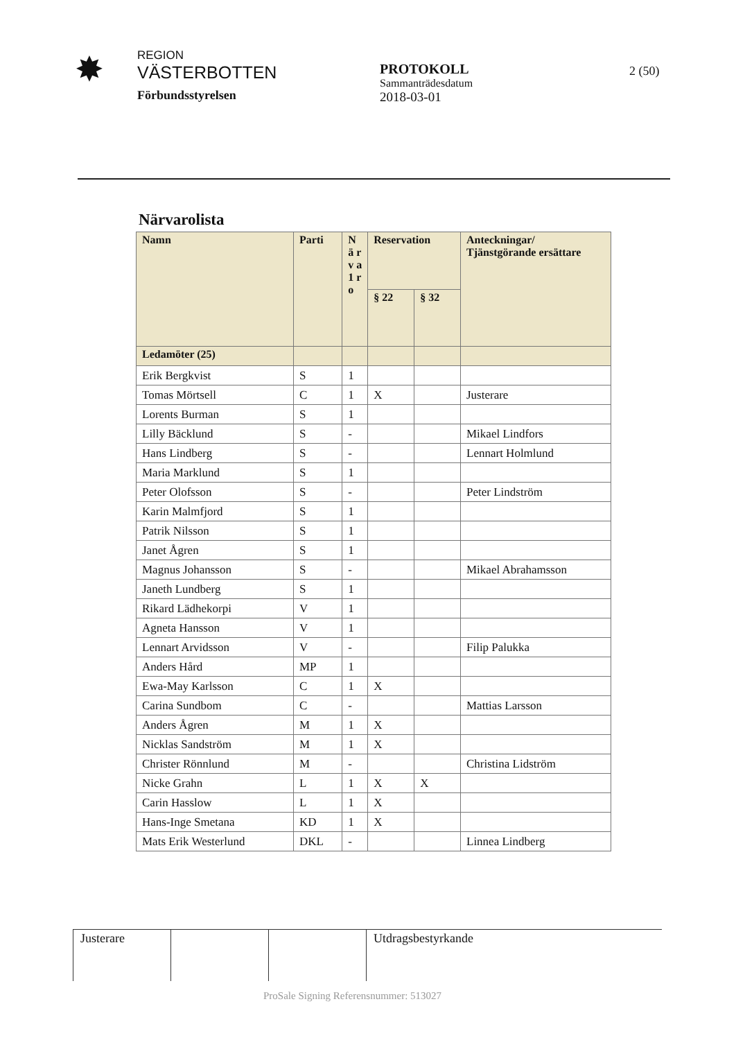✸
REGION
VÄSTERBOTTEN
Förbundsstyrelsen
PROTOKOLL
Sammanträdesdatum
2018-03-01
2 (50)
Närvarolista
| Namn | Parti | N ä r v a 1 r o | Reservation | | Anteckningar/ Tjänstgörande ersättare |
| --- | --- | --- | --- | --- | --- |
| | | | § 22 | § 32 | |
| Ledamöter (25) | | | | | |
| Erik Bergkvist | S | 1 | | | |
| Tomas Mörtsell | C | 1 | X | | Justerare |
| Lorents Burman | S | 1 | | | |
| Lilly Bäcklund | S | - | | | Mikael Lindfors |
| Hans Lindberg | S | - | | | Lennart Holmlund |
| Maria Marklund | S | 1 | | | |
| Peter Olofsson | S | - | | | Peter Lindström |
| Karin Malmfjord | S | 1 | | | |
| Patrik Nilsson | S | 1 | | | |
| Janet Ågren | S | 1 | | | |
| Magnus Johansson | S | - | | | Mikael Abrahamsson |
| Janeth Lundberg | S | 1 | | | |
| Rikard Lädhekorpi | V | 1 | | | |
| Agneta Hansson | V | 1 | | | |
| Lennart Arvidsson | V | - | | | Filip Palukka |
| Anders Hård | MP | 1 | | | |
| Ewa-May Karlsson | C | 1 | X | | |
| Carina Sundbom | C | - | | | Mattias Larsson |
| Anders Ågren | M | 1 | X | | |
| Nicklas Sandström | M | 1 | X | | |
| Christer Rönnlund | M | - | | | Christina Lidström |
| Nicke Grahn | L | 1 | X | X | |
| Carin Hasslow | L | 1 | X | | |
| Hans-Inge Smetana | KD | 1 | X | | |
| Mats Erik Westerlund | DKL | - | | | Linnea Lindberg |
| Justerare | | | Utdragsbestyrkande |
ProSale Signing Referensnummer: 513027